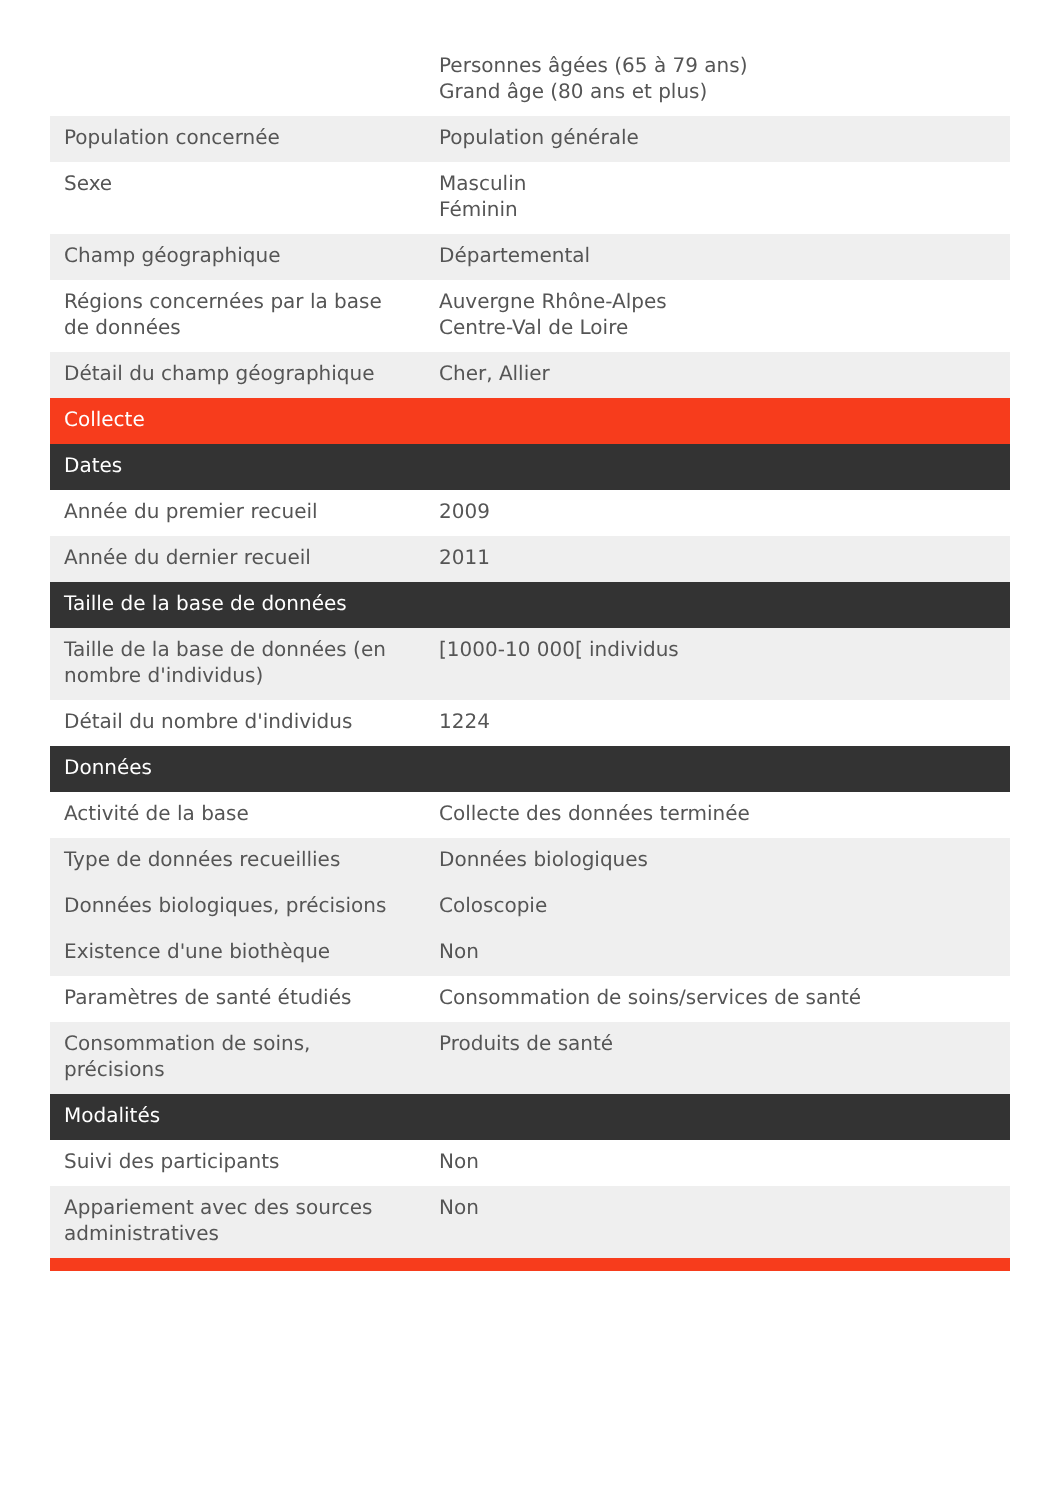| | Personnes âgées (65 à 79 ans) Grand âge (80 ans et plus) |
| Population concernée | Population générale |
| Sexe | Masculin Féminin |
| Champ géographique | Départemental |
| Régions concernées par la base de données | Auvergne Rhône-Alpes Centre-Val de Loire |
| Détail du champ géographique | Cher, Allier |
| Collecte | |
| Dates | |
| Année du premier recueil | 2009 |
| Année du dernier recueil | 2011 |
| Taille de la base de données | |
| Taille de la base de données (en nombre d'individus) | [1000-10 000[ individus |
| Détail du nombre d'individus | 1224 |
| Données | |
| Activité de la base | Collecte des données terminée |
| Type de données recueillies | Données biologiques |
| Données biologiques, précisions | Coloscopie |
| Existence d'une biothèque | Non |
| Paramètres de santé étudiés | Consommation de soins/services de santé |
| Consommation de soins, précisions | Produits de santé |
| Modalités | |
| Suivi des participants | Non |
| Appariement avec des sources administratives | Non |